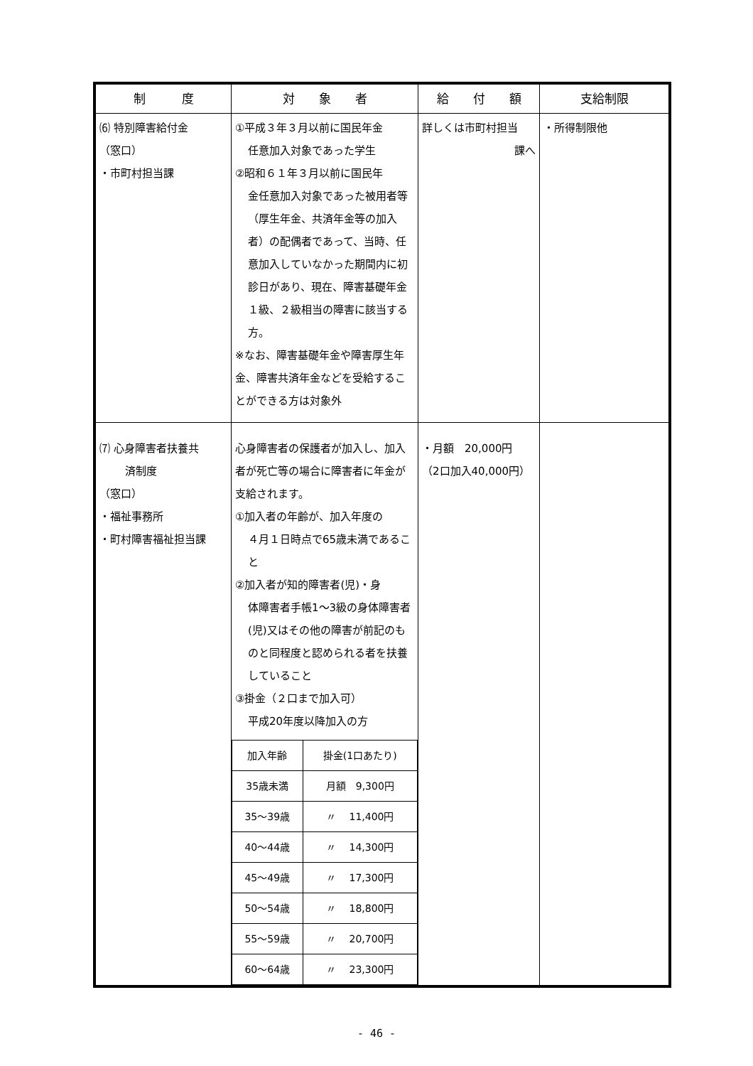| 制 度 | 対 象 者 | 給 付 額 | 支給制限 |
| --- | --- | --- | --- |
| ⑹ 特別障害給付金 （窓口） ・市町村担当課 | ①平成３年３月以前に国民年金 任意加入対象であった学生 ②昭和６１年３月以前に国民年 金任意加入対象であった被用者等（厚生年金、共済年金等の加入者）の配偶者であって、当時、任意加入していなかった期間内に初診日があり、現在、障害基礎年金１級、２級相当の障害に該当する方。 ※なお、障害基礎年金や障害厚生年金、障害共済年金などを受給することができる方は対象外 | 詳しくは市町村担当 課へ | ・所得制限他 |
| ⑺ 心身障害者扶養共 済制度 （窓口） ・福祉事務所 ・町村障害福祉担当課 | 心身障害者の保護者が加入し、加入者が死亡等の場合に障害者に年金が支給されます。 ①加入者の年齢が、加入年度の ４月１日時点で65歳未満であること ②加入者が知的障害者(児)・身 体障害者手帳1～3級の身体障害者(児)又はその他の障害が前記のものと同程度と認められる者を扶養していること ③掛金（２口まで加入可） 平成20年度以降加入の方 / 加入年齢 / 掛金(1口あたり) / / 35歳未満 / 月額 9,300円 / / 35～39歳 / 〃 11,400円 / / 40～44歳 / 〃 14,300円 / / 45～49歳 / 〃 17,300円 / / 50～54歳 / 〃 18,800円 / / 55～59歳 / 〃 20,700円 / / 60～64歳 / 〃 23,300円 / | ・月額 20,000円 （2口加入40,000円） | |
- 46 -